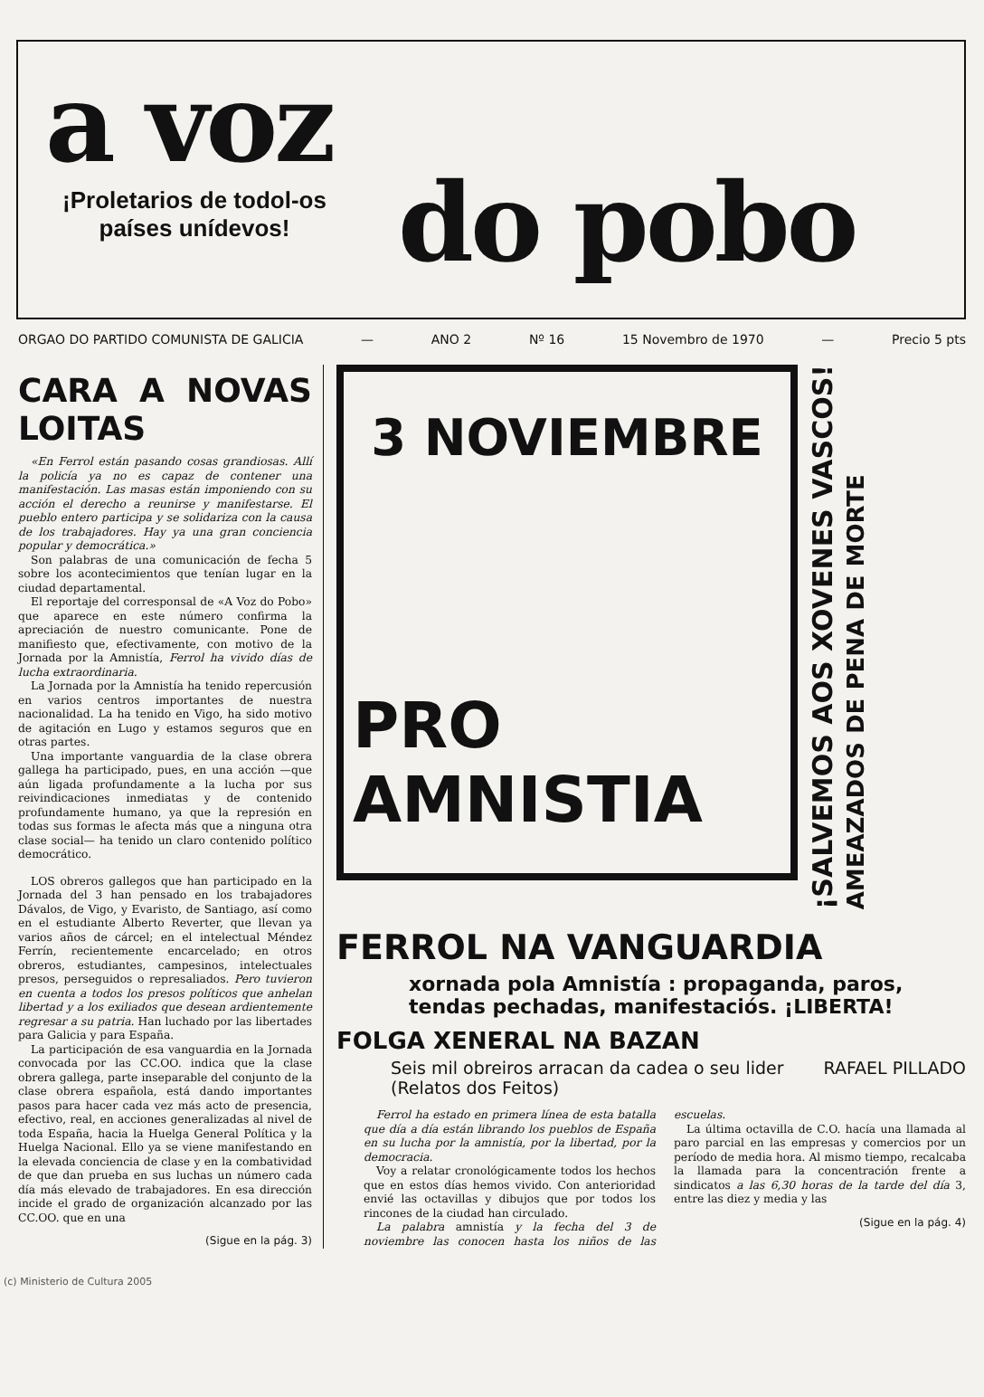a voz
¡Proletarios de todol-os países unídevos!
do pobo
ORGAO DO PARTIDO COMUNISTA DE GALICIA — ANO 2 Nº 16 15 Novembro de 1970 — Precio 5 pts
CARA A NOVAS LOITAS
«En Ferrol están pasando cosas grandiosas. Allí la policía ya no es capaz de contener una manifestación. Las masas están imponiendo con su acción el derecho a reunirse y manifestarse. El pueblo entero participa y se solidariza con la causa de los trabajadores. Hay ya una gran conciencia popular y democrática.»
Son palabras de una comunicación de fecha 5 sobre los acontecimientos que tenían lugar en la ciudad departamental.
El reportaje del corresponsal de «A Voz do Pobo» que aparece en este número confirma la apreciación de nuestro comunicante. Pone de manifiesto que, efectivamente, con motivo de la Jornada por la Amnistía, Ferrol ha vivido días de lucha extraordinaria.
La Jornada por la Amnistía ha tenido repercusión en varios centros importantes de nuestra nacionalidad. La ha tenido en Vigo, ha sido motivo de agitación en Lugo y estamos seguros que en otras partes.
Una importante vanguardia de la clase obrera gallega ha participado, pues, en una acción —que aún ligada profundamente a la lucha por sus reivindicaciones inmediatas y de contenido profundamente humano, ya que la represión en todas sus formas le afecta más que a ninguna otra clase social— ha tenido un claro contenido político democrático.
LOS obreros gallegos que han participado en la Jornada del 3 han pensado en los trabajadores Dávalos, de Vigo, y Evaristo, de Santiago, así como en el estudiante Alberto Reverter, que llevan ya varios años de cárcel; en el intelectual Méndez Ferrín, recientemente encarcelado; en otros obreros, estudiantes, campesinos, intelectuales presos, perseguidos o represaliados. Pero tuvieron en cuenta a todos los presos políticos que anhelan libertad y a los exiliados que desean ardientemente regresar a su patria. Han luchado por las libertades para Galicia y para España.
La participación de esa vanguardia en la Jornada convocada por las CC.OO. indica que la clase obrera gallega, parte inseparable del conjunto de la clase obrera española, está dando importantes pasos para hacer cada vez más acto de presencia, efectivo, real, en acciones generalizadas al nivel de toda España, hacia la Huelga General Política y la Huelga Nacional. Ello ya se viene manifestando en la elevada conciencia de clase y en la combatividad de que dan prueba en sus luchas un número cada día más elevado de trabajadores. En esa dirección incide el grado de organización alcanzado por las CC.OO. que en una
(Sigue en la pág. 3)
3 NOVIEMBRE
PRO AMNISTIA
¡SALVEMOS AOS XOVENES VASCOS!
AMEAZADOS DE PENA DE MORTE
FERROL NA VANGUARDIA
xornada pola Amnistía : propaganda, paros, tendas pechadas, manifestaciós. ¡LIBERTA!
FOLGA XENERAL NA BAZAN
Seis mil obreiros arracan da cadea o seu lider RAFAEL PILLADO (Relatos dos Feitos)
Ferrol ha estado en primera línea de esta batalla que día a día están librando los pueblos de España en su lucha por la amnistía, por la libertad, por la democracia.
Voy a relatar cronológicamente todos los hechos que en estos días hemos vivido. Con anterioridad envié las octavillas y dibujos que por todos los rincones de la ciudad han circulado.
La palabra amnistía y la fecha del 3 de noviembre las conocen hasta los niños de las escuelas.
La última octavilla de C.O. hacía una llamada al paro parcial en las empresas y comercios por un período de media hora. Al mismo tiempo, recalcaba la llamada para la concentración frente a sindicatos a las 6,30 horas de la tarde del día 3, entre las diez y media y las
(Sigue en la pág. 4)
(c) Ministerio de Cultura 2005